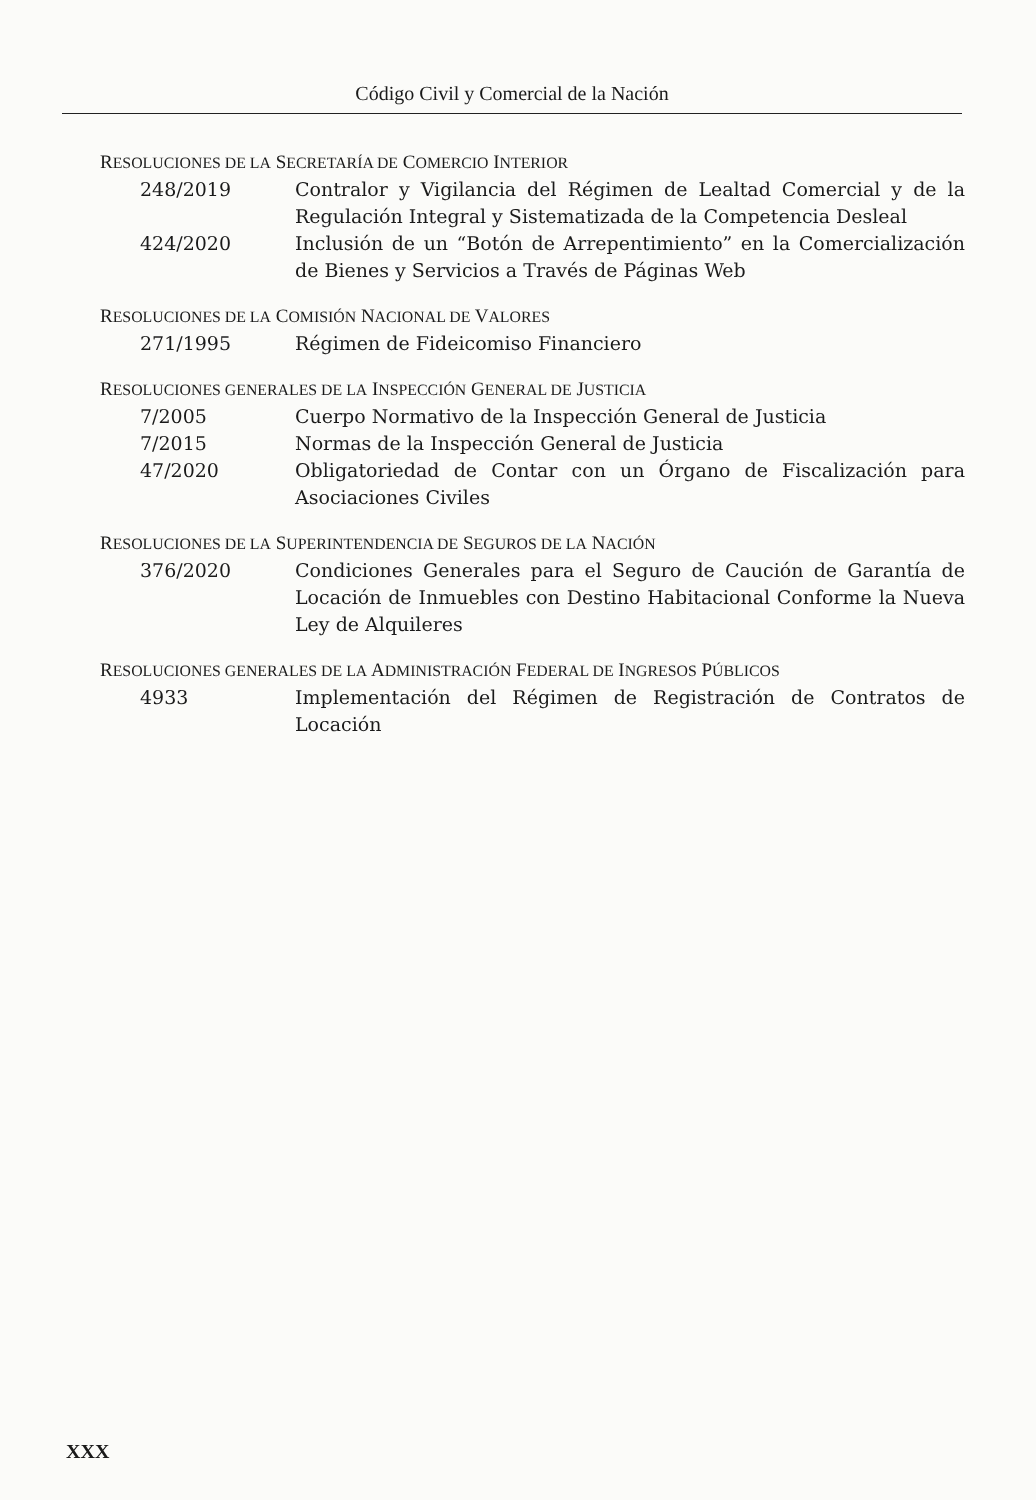Código Civil y Comercial de la Nación
RESOLUCIONES DE LA SECRETARÍA DE COMERCIO INTERIOR
248/2019 Contralor y Vigilancia del Régimen de Lealtad Comercial y de la Regulación Integral y Sistematizada de la Competencia Desleal
424/2020 Inclusión de un “Botón de Arrepentimiento” en la Comercialización de Bienes y Servicios a Través de Páginas Web
RESOLUCIONES DE LA COMISIÓN NACIONAL DE VALORES
271/1995 Régimen de Fideicomiso Financiero
RESOLUCIONES GENERALES DE LA INSPECCIÓN GENERAL DE JUSTICIA
7/2005 Cuerpo Normativo de la Inspección General de Justicia
7/2015 Normas de la Inspección General de Justicia
47/2020 Obligatoriedad de Contar con un Órgano de Fiscalización para Asociaciones Civiles
RESOLUCIONES DE LA SUPERINTENDENCIA DE SEGUROS DE LA NACIÓN
376/2020 Condiciones Generales para el Seguro de Caución de Garantía de Locación de Inmuebles con Destino Habitacional Conforme la Nueva Ley de Alquileres
RESOLUCIONES GENERALES DE LA ADMINISTRACIÓN FEDERAL DE INGRESOS PÚBLICOS
4933 Implementación del Régimen de Registración de Contratos de Locación
XXX